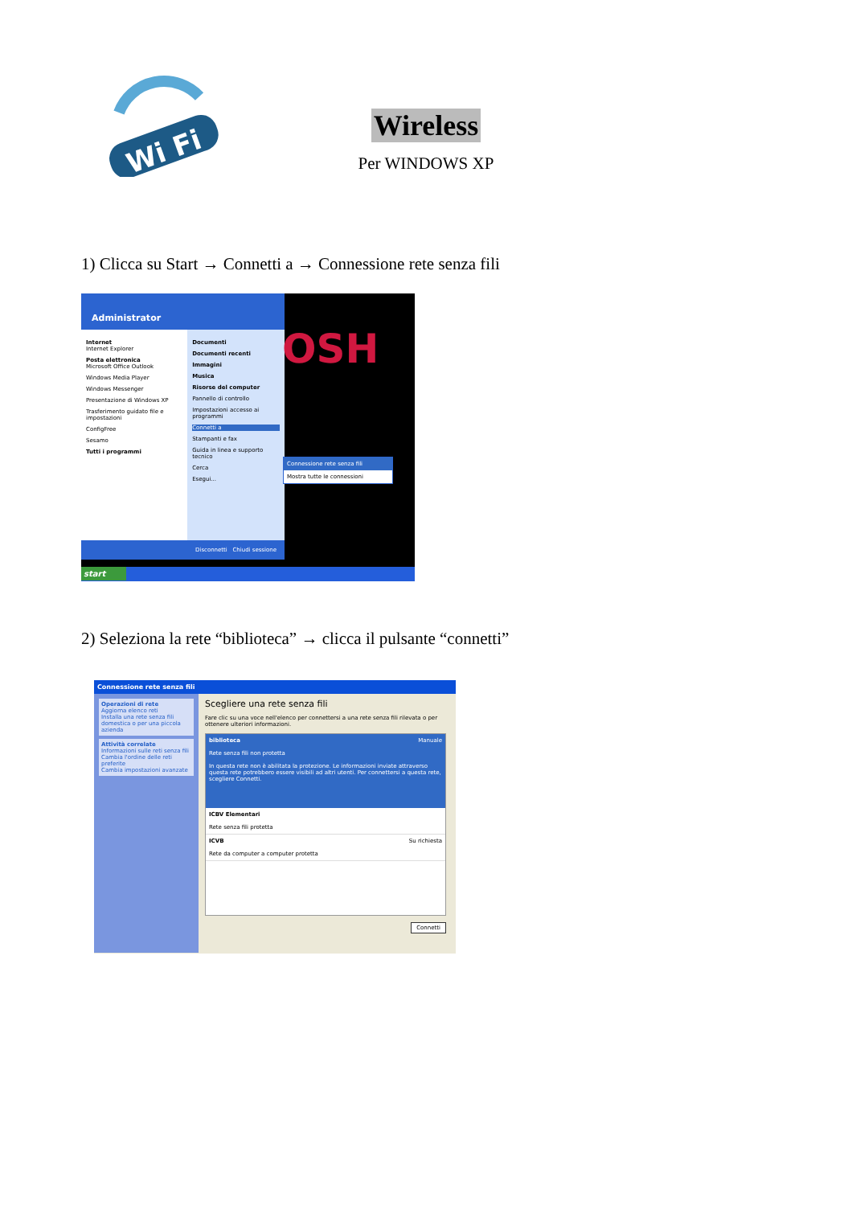Wi Fi
Wireless
Per WINDOWS XP
1) Clicca su Start → Connetti a → Connessione rete senza fili
OSH
Administrator
Internet
Internet Explorer
Posta elettronica
Microsoft Office Outlook
Windows Media Player
Windows Messenger
Presentazione di Windows XP
Trasferimento guidato file e impostazioni
ConfigFree
Sesamo
Tutti i programmi
Documenti
Documenti recenti
Immagini
Musica
Risorse del computer
Pannello di controllo
Impostazioni accesso ai programmi
Connetti a
Stampanti e fax
Guida in linea e supporto tecnico
Cerca
Esegui...
Disconnetti Chiudi sessione
Connessione rete senza fili
Mostra tutte le connessioni
start
2) Seleziona la rete “biblioteca” → clicca il pulsante “connetti”
Connessione rete senza fili
Operazioni di rete
Aggiorna elenco reti
Installa una rete senza fili domestica o per una piccola azienda
Attività correlate
Informazioni sulle reti senza fili
Cambia l'ordine delle reti preferite
Cambia impostazioni avanzate
Scegliere una rete senza fili
Fare clic su una voce nell'elenco per connettersi a una rete senza fili rilevata o per ottenere ulteriori informazioni.
biblioteca Manuale
Rete senza fili non protetta
In questa rete non è abilitata la protezione. Le informazioni inviate attraverso questa rete potrebbero essere visibili ad altri utenti. Per connettersi a questa rete, scegliere Connetti.
ICBV Elementari
Rete senza fili protetta
ICVB Su richiesta
Rete da computer a computer protetta
Connetti